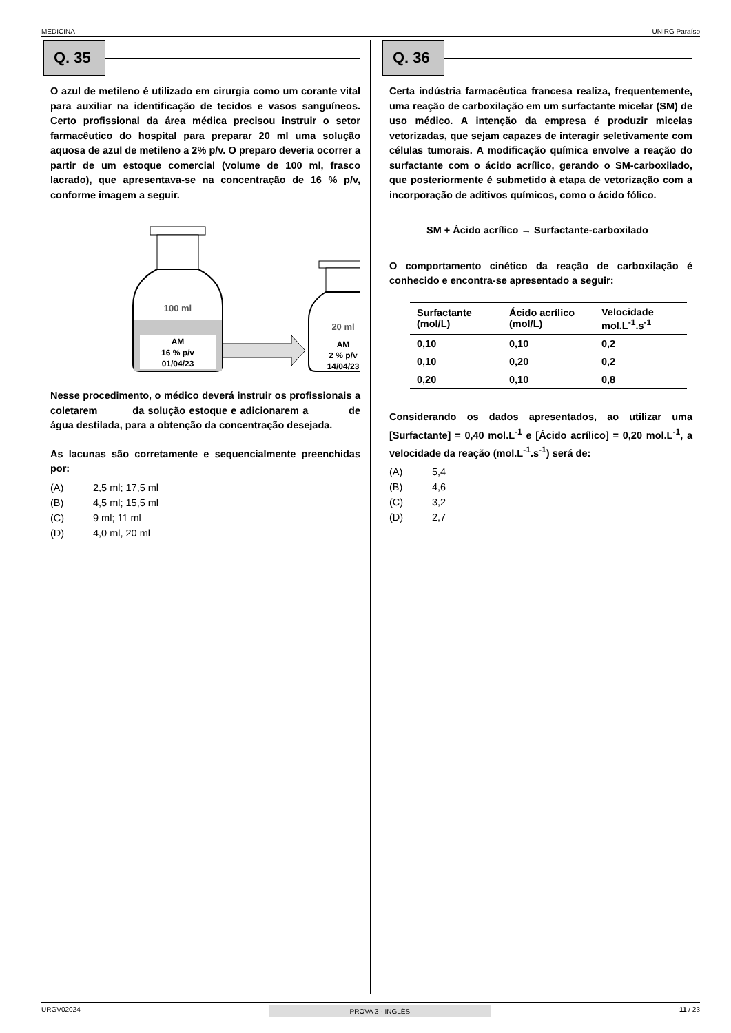MEDICINA UNIRG Paraíso
Q. 35
O azul de metileno é utilizado em cirurgia como um corante vital para auxiliar na identificação de tecidos e vasos sanguíneos. Certo profissional da área médica precisou instruir o setor farmacêutico do hospital para preparar 20 ml uma solução aquosa de azul de metileno a 2% p/v. O preparo deveria ocorrer a partir de um estoque comercial (volume de 100 ml, frasco lacrado), que apresentava-se na concentração de 16 % p/v, conforme imagem a seguir.
100 ml
AM
16 % p/v
01/04/23
20 ml
AM
2 % p/v
14/04/23
Nesse procedimento, o médico deverá instruir os profissionais a coletarem _____ da solução estoque e adicionarem a ______ de água destilada, para a obtenção da concentração desejada.
As lacunas são corretamente e sequencialmente preenchidas por:
(A) 2,5 ml; 17,5 ml
(B) 4,5 ml; 15,5 ml
(C) 9 ml; 11 ml
(D) 4,0 ml, 20 ml
Q. 36
Certa indústria farmacêutica francesa realiza, frequentemente, uma reação de carboxilação em um surfactante micelar (SM) de uso médico. A intenção da empresa é produzir micelas vetorizadas, que sejam capazes de interagir seletivamente com células tumorais. A modificação química envolve a reação do surfactante com o ácido acrílico, gerando o SM-carboxilado, que posteriormente é submetido à etapa de vetorização com a incorporação de aditivos químicos, como o ácido fólico.
SM + Ácido acrílico → Surfactante-carboxilado
O comportamento cinético da reação de carboxilação é conhecido e encontra-se apresentado a seguir:
| Surfactante (mol/L) | Ácido acrílico (mol/L) | Velocidade mol.L<sup>-1</sup>.s<sup>-1</sup> |
| --- | --- | --- |
| 0,10 | 0,10 | 0,2 |
| 0,10 | 0,20 | 0,2 |
| 0,20 | 0,10 | 0,8 |
Considerando os dados apresentados, ao utilizar uma [Surfactante] = 0,40 mol.L<sup>-1</sup> e [Ácido acrílico] = 0,20 mol.L<sup>-1</sup>, a velocidade da reação (mol.L<sup>-1</sup>.s<sup>-1</sup>) será de:
(A) 5,4
(B) 4,6
(C) 3,2
(D) 2,7
URGV02024 PROVA 3 - INGLÊS 11 / 23